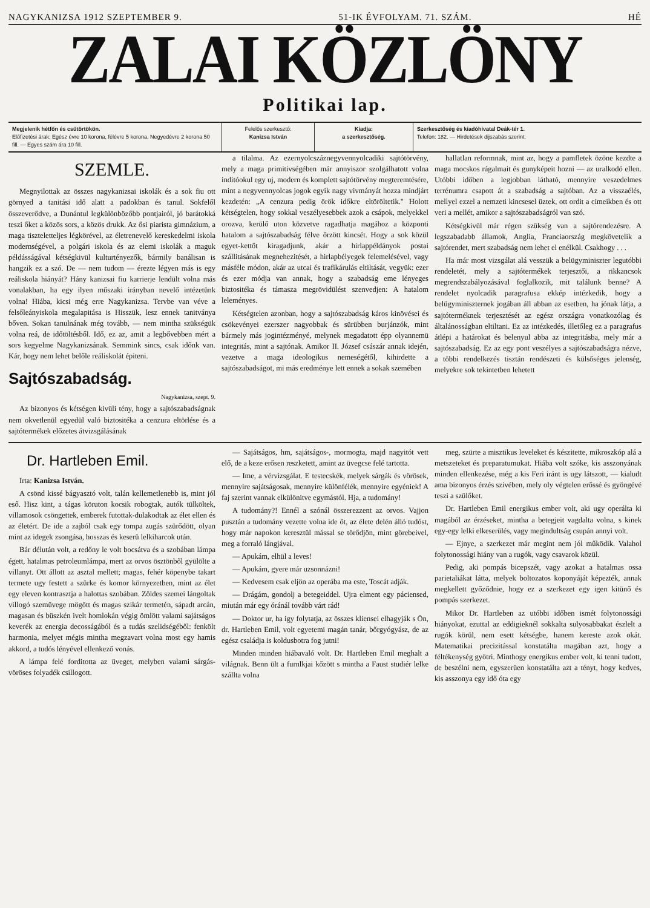NAGYKANIZSA 1912 SZEPTEMBER 9. 51-IK ÉVFOLYAM. 71. SZÁM. HÉ
ZALAI KÖZLÖNY
Politikai lap.
Megjelenik hétfőn és csütörtökön.
Előfizetési árak: Egész évre 10 korona, félévre 5 korona, Negyedévre 2 korona 50 fill. — Egyes szám ára 10 fill.
Felelős szerkesztő:
Kanizsa István
Kiadja:
a szerkesztőség.
Szerkesztőség és kiadóhivatal Deák-tér 1.
Telefon: 182. — Hirdetések dijszabás szerint.
SZEMLE.
Megnyilottak az összes nagykanizsai iskolák és a sok fiu ott görnyed a tanitási idő alatt a padokban és tanul. Sokfelől összeverődve, a Dunántul legkülönbözőbb pontjairól, jó barátokká teszi őket a közös sors, a közös drukk. Az ősi piarista gimnázium, a maga tiszteletteljes légkörével, az életrenevelő kereskedelmi iskola modernségével, a polgári iskola és az elemi iskolák a maguk példásságával kétségkivül kulturtényezők, bármily banálisan is hangzik ez a szó. De — nem tudom — érezte légyen más is egy reáliskola hiányát? Hány kanizsai fiu karrierje lendült volna más vonalakban, ha egy ilyen műszaki irányban nevelő intézetünk volna! Hiába, kicsi még erre Nagykanizsa. Tervbe van véve a felsőleányiskola megalapitása is Hisszük, lesz ennek tanitványa bőven. Sokan tanulnának még tovább, — nem mintha szükségük volna reá, de időtöltésből. Idő, ez az, amit a legbővebben mért a sors kegyelme Nagykanizsának. Semmink sincs, csak időnk van. Kár, hogy nem lehet belőle reáliskolát épiteni.
Sajtószabadság.
Nagykanizsa, szept. 9.
Az bizonyos és kétségen kivüli tény, hogy a sajtószabadságnak nem okvetlenül egyedül való biztositéka a cenzura eltörlése és a sajtótermékek előzetes átvizsgálásának
a tilalma. Az ezernyolcszáznegyvennyolcadiki sajtótörvény, mely a maga primitivségében már annyiszor szolgálhatott volna inditóokul egy uj, modern és komplett sajtótörvény megteremtésére, mint a negyvennyolcas jogok egyik nagy vivmányát hozza mindjárt kezdetén: „A cenzura pedig örök időkre eltöröltetik." Holott kétségtelen, hogy sokkal veszélyesebbek azok a csápok, melyekkel orozva, kerülő uton közvetve ragadhatja magához a központi hatalom a sajtószabadság félve őrzött kincsét. Hogy a sok közül egyet-kettőt kiragadjunk, akár a hirlappéldányok postai szállitásának megnehezitését, a hirlapbélyegek felemelésével, vagy másféle módon, akár az utcai és trafikárulás eltiltását, vegyük: ezer és ezer módja van annak, hogy a szabadság eme lényeges biztositéka és támasza megrövidülést szenvedjen: A hatalom leleményes.
Kétségtelen azonban, hogy a sajtószabadság káros kinövései és csökevényei ezerszer nagyobbak és sürübben burjánzók, mint bármely más jogintézményé, melynek megadatott épp olyannemü integritás, mint a sajtónak. Amikor II. József császár annak idején, vezetve a maga ideologikus nemeségétől, kihirdette a sajtószabadságot, mi más eredménye lett ennek a sokak szemében
hallatlan reformnak, mint az, hogy a pamfletek özöne kezdte a maga mocskos rágalmait és gunyképeit hozni — az uralkodó ellen. Utóbbi időben a legjobban látható, mennyire veszedelmes terrénumra csapott át a szabadság a sajtóban. Az a visszaélés, mellyel ezzel a nemzeti kincsesel üztek, ott ordit a cimeikben és ott veri a mellét, amikor a sajtószabadságról van szó.
Kétségkivül már régen szükség van a sajtórendezésre. A legszabadabb államok, Anglia, Franciaország megkövetelik a sajtórendet, mert szabadság nem lehet el enélkül. Csakhogy . . .
Ha már most vizsgálat alá vesszük a belügyminiszter legutóbbi rendeletét, mely a sajtótermékek terjesztői, a rikkancsok megrendszabályozásával foglalkozik, mit találunk benne? A rendelet nyolcadik paragrafusa ekkép intézkedik, hogy a belügyminiszternek jogában áll abban az esetben, ha jónak látja, a sajtóterméknek terjesztését az egész országra vonatkozólag és általánosságban eltiltani. Ez az intézkedés, illetőleg ez a paragrafus átlépi a határokat és belenyul abba az integritásba, mely már a sajtószabadság. Ez az egy pont veszélyes a sajtószabadságra nézve, a többi rendelkezés tisztán rendészeti és külsőséges jelenség, melyekre sok tekintetben lehetett
Dr. Hartleben Emil.
Irta: Kanizsa István.
A csönd kissé bágyasztó volt, talán kellemetlenebb is, mint jól eső. Hisz kint, a tágas köruton kocsik robogtak, autók tülköltek, villamosok csöngettek, emberek futottak-dulakodtak az élet ellen és az életért. De ide a zajból csak egy tompa zugás szürődött, olyan mint az idegek zsongása, hosszas és keserü lelkiharcok után.
Bár délután volt, a redőny le volt bocsátva és a szobában lámpa égett, hatalmas petroleumlámpa, mert az orvos ösztönből gyülölte a villanyt. Ott állott az asztal mellett; magas, fehér köpenybe takart termete ugy festett a szürke és komor környezetben, mint az élet egy eleven kontrasztja a halottas szobában. Zöldes szemei lángoltak villogó szemüvege mögött és magas szikár termetén, sápadt arcán, magasan és büszkén ivelt homlokán végig ömlött valami sajátságos keverék az energia decosságából és a tudás szelidségéből: fenkölt harmonia, melyet mégis mintha megzavart volna most egy hamis akkord, a tudós lényével ellenkező vonás.
A lámpa felé forditotta az üveget, melyben valami sárgás-vöröses folyadék csillogott.
— Sajátságos, hm, sajátságos-, mormogta, majd nagyitót vett elő, de a keze erősen reszketett, amint az üvegcse felé tartotta.
— Ime, a vérvizsgálat. E testecskék, melyek sárgák és vörösek, mennyire sajátságosak, mennyire különfélék, mennyire egyéniek! A faj szerint vannak elkülönitve egymástól. Hja, a tudomány!
A tudomány?! Ennél a szónál összerezzent az orvos. Vajjon pusztán a tudomány vezette volna ide őt, az élete delén álló tudóst, hogy már napokon keresztül mással se törődjön, mint görebeivel, meg a forraló lángjával.
— Apukám, elhül a leves!
— Apukám, gyere már uzsonnázni!
— Kedvesem csak eljön az operába ma este, Toscát adják.
— Drágám, gondolj a betegeiddel. Ujra elment egy páciensed, miután már egy óránál tovább várt rád!
— Doktor ur, ha igy folytatja, az összes kliensei elhagyják s Ön, dr. Hartleben Emil, volt egyetemi magán tanár, bőrgyógyász, de az egész családja is koldusbotra fog jutni!
Minden minden hiábavaló volt. Dr. Hartleben Emil meghalt a világnak. Benn ült a furnlkjai kőzött s mintha a Faust studiér lelke szállta volna
meg, szürte a misztikus leveleket és készitette, mikroszkóp alá a metszeteket és preparatumukat. Hiába volt szóke, kis asszonyának minden ellenkezése, még a kis Feri iránt is ugy látszott, — kialudt ama bizonyos érzés szivében, mely oly végtelen erőssé és gyöngévé teszi a szülőket.
Dr. Hartleben Emil energikus ember volt, aki ugy operálta ki magából az érzéseket, mintha a betegjeit vagdalta volna, s kinek egy-egy lelki elkeserülés, vagy megindultság csupán annyi volt.
— Ejnye, a szerkezet már megint nem jól működik. Valahol folytonossági hiány van a rugók, vagy csavarok közül.
Pedig, aki pompás bicepszét, vagy azokat a hatalmas ossa parietaliákat látta, melyek boltozatos koponyáját képezték, annak megkellett győződnie, hogy ez a szerkezet egy igen kitünő és pompás szerkezet.
Mikor Dr. Hartleben az utóbbi időben ismét folytonossági hiányokat, ezuttal az eddigieknél sokkalta sulyosabbakat észlelt a rugók körül, nem esett kétségbe, hanem kereste azok okát. Matematikai precizitással konstatálta magában azt, hogy a féltékenység gyötri. Minthogy energikus ember volt, ki tenni tudott, de beszélni nem, egyszerüen konstatálta azt a tényt, hogy kedves, kis asszonya egy idő óta egy